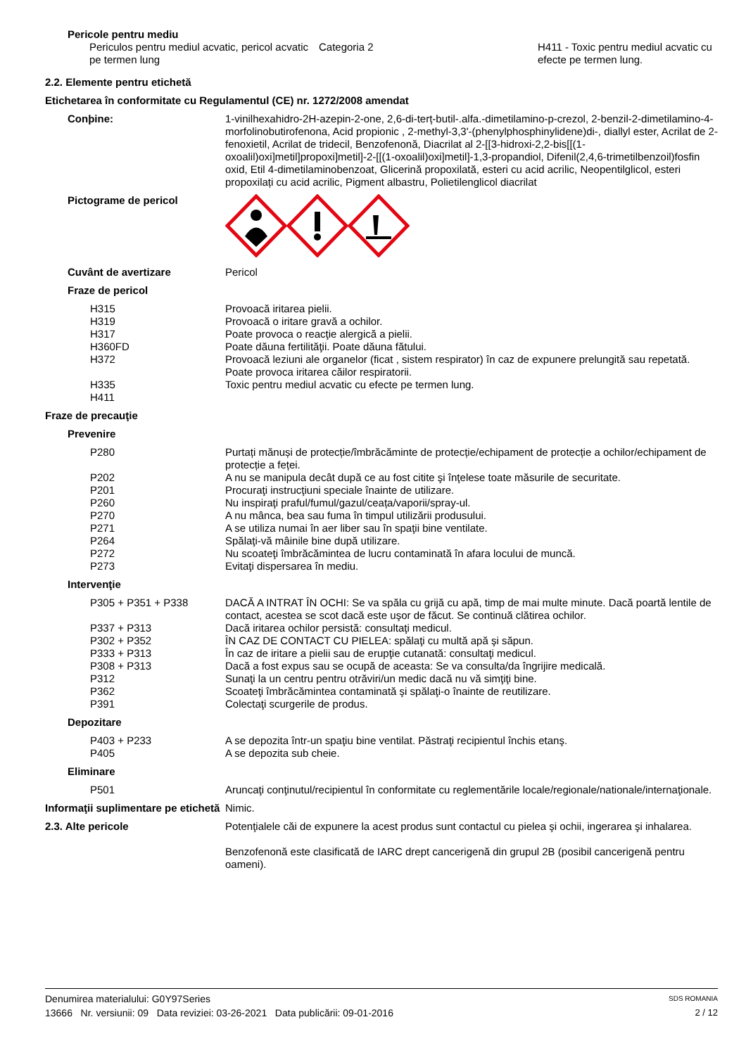Pericole pentru mediu
Periculos pentru mediul acvatic, pericol acvatic pe termen lung
Categoria 2 H411 - Toxic pentru mediul acvatic cu efecte pe termen lung.
2.2. Elemente pentru etichetă
Etichetarea în conformitate cu Regulamentul (CE) nr. 1272/2008 amendat
Conþine: 1-vinilhexahidro-2H-azepin-2-one, 2,6-di-terț-butil-.alfa.-dimetilamino-p-crezol, 2-benzil-2-dimetilamino-4-morfolinobutirofenona, Acid propionic , 2-methyl-3,3'-(phenylphosphinylidene)di-, diallyl ester, Acrilat de 2-fenoxietil, Acrilat de tridecil, Benzofenonă, Diacrilat al 2-[[3-hidroxi-2,2-bis[[(1-oxoalil)oxi]metil]propoxi]metil]-2-[[(1-oxoalil)oxi]metil]-1,3-propandiol, Difenil(2,4,6-trimetilbenzoil)fosfin oxid, Etil 4-dimetilaminobenzoat, Glicerină propoxilată, esteri cu acid acrilic, Neopentilglicol, esteri propoxilați cu acid acrilic, Pigment albastru, Polietilenglicol diacrilat
Pictograme de pericol
Cuvânt de avertizare Pericol
Fraze de pericol
H315
H319
H317
H360FD
H372
H335
H411
Provoacă iritarea pielii.
Provoacă o iritare gravă a ochilor.
Poate provoca o reacţie alergică a pielii.
Poate dăuna fertilităţii. Poate dăuna fătului.
Provoacă leziuni ale organelor (ficat , sistem respirator) în caz de expunere prelungită sau repetată.
Poate provoca iritarea căilor respiratorii.
Toxic pentru mediul acvatic cu efecte pe termen lung.
Fraze de precauţie
Prevenire
P280
P202
P201
P260
P270
P271
P264
P272
P273
Purtați mănuși de protecție/îmbrăcăminte de protecție/echipament de protecție a ochilor/echipament de protecție a feței.
A nu se manipula decât după ce au fost citite şi înţelese toate măsurile de securitate.
Procuraţi instrucţiuni speciale înainte de utilizare.
Nu inspiraţi praful/fumul/gazul/ceața/vaporii/spray-ul.
A nu mânca, bea sau fuma în timpul utilizării produsului.
A se utiliza numai în aer liber sau în spaţii bine ventilate.
Spălaţi-vă mâinile bine după utilizare.
Nu scoateţi îmbrăcămintea de lucru contaminată în afara locului de muncă.
Evitaţi dispersarea în mediu.
Intervenţie
P305 + P351 + P338
P337 + P313
P302 + P352
P333 + P313
P308 + P313
P312
P362
P391
DACĂ A INTRAT ÎN OCHI: Se va spăla cu grijă cu apă, timp de mai multe minute. Dacă poartă lentile de contact, acestea se scot dacă este uşor de făcut. Se continuă clătirea ochilor.
Dacă iritarea ochilor persistă: consultaţi medicul.
ÎN CAZ DE CONTACT CU PIELEA: spălaţi cu multă apă şi săpun.
În caz de iritare a pielii sau de erupţie cutanată: consultaţi medicul.
Dacă a fost expus sau se ocupă de aceasta: Se va consulta/da îngrijire medicală.
Sunaţi la un centru pentru otrăviri/un medic dacă nu vă simţiţi bine.
Scoateţi îmbrăcămintea contaminată şi spălaţi-o înainte de reutilizare.
Colectaţi scurgerile de produs.
Depozitare
P403 + P233
P405
A se depozita într-un spaţiu bine ventilat. Păstraţi recipientul închis etanş.
A se depozita sub cheie.
Eliminare
P501 Aruncaţi conţinutul/recipientul în conformitate cu reglementările locale/regionale/nationale/internaţionale.
Informaţii suplimentare pe etichetă
Nimic.
2.3. Alte pericole Potenţialele căi de expunere la acest produs sunt contactul cu pielea şi ochii, ingerarea şi inhalarea.
Benzofenonă este clasificată de IARC drept cancerigenă din grupul 2B (posibil cancerigenă pentru oameni).
Denumirea materialului: G0Y97Series
SDS ROMANIA
13666 Nr. versiunii: 09 Data reviziei: 03-26-2021 Data publicării: 09-01-2016
2 / 12